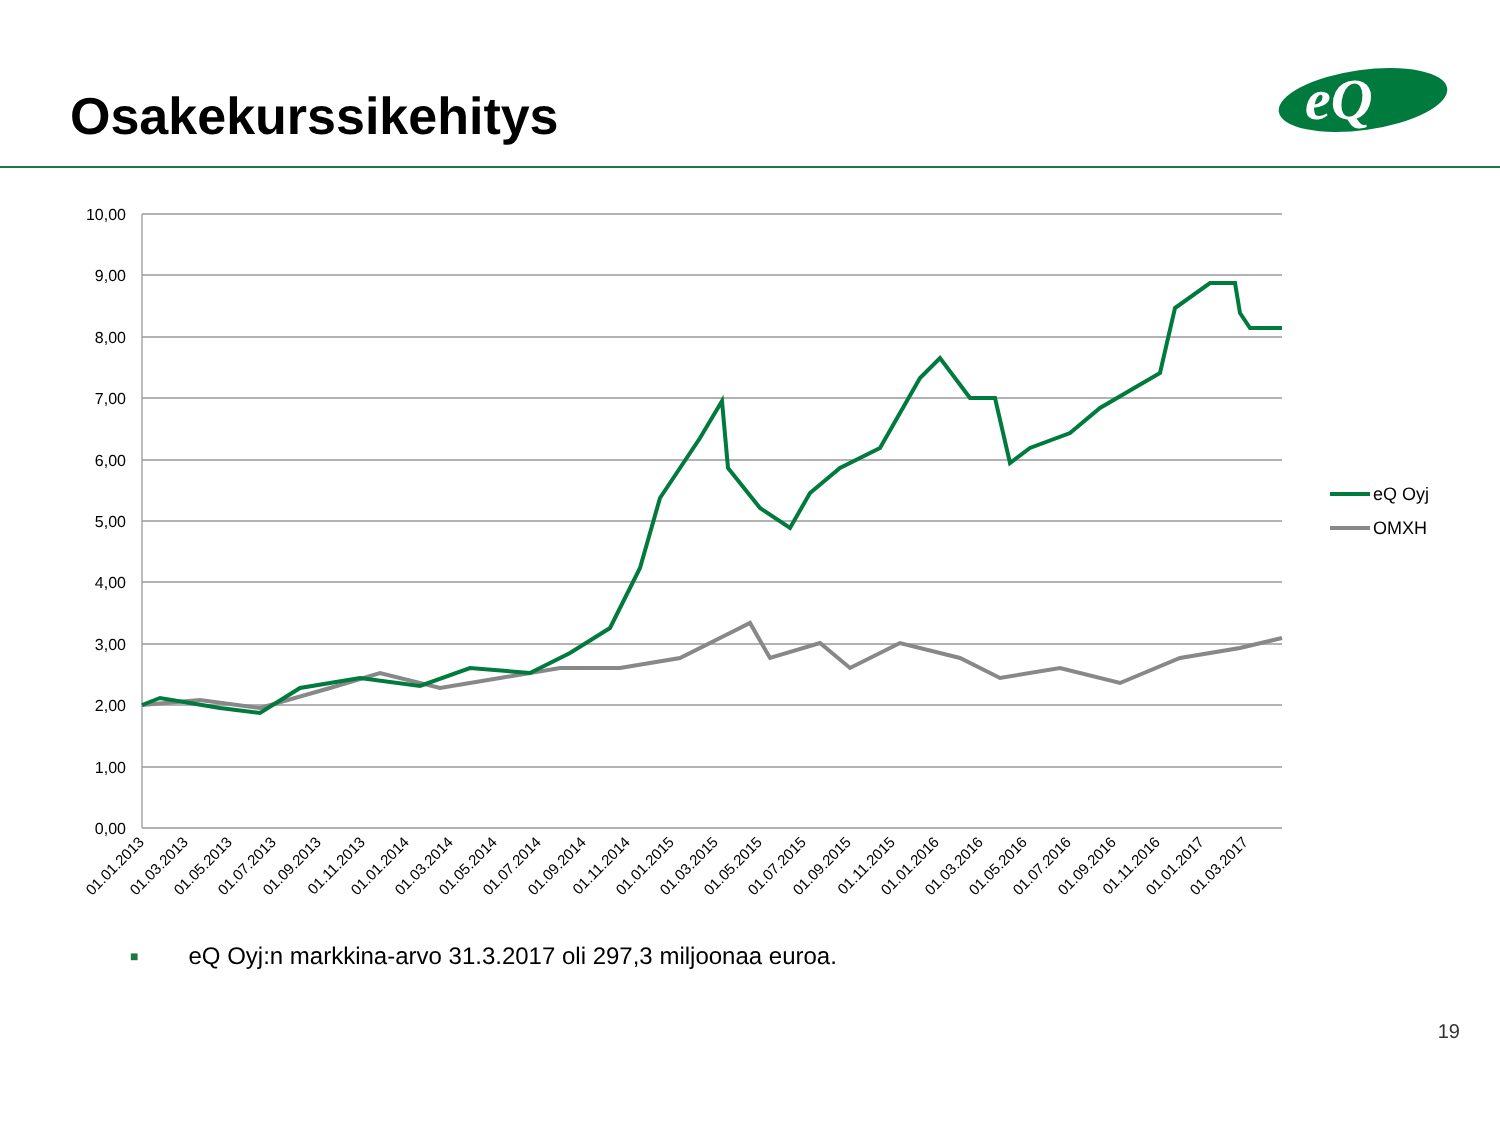Osakekurssikehitys
eQ
10,00
9,00
8,00
7,00
6,00
5,00
4,00
3,00
2,00
1,00
0,00
eQ Oyj
OMXH
01.01.2013
01.03.2013
01.05.2013
01.07.2013
01.09.2013
01.11.2013
01.01.2014
01.03.2014
01.05.2014
01.07.2014
01.09.2014
01.11.2014
01.01.2015
01.03.2015
01.05.2015
01.07.2015
01.09.2015
01.11.2015
01.01.2016
01.03.2016
01.05.2016
01.07.2016
01.09.2016
01.11.2016
01.01.2017
01.03.2017
■ eQ Oyj:n markkina-arvo 31.3.2017 oli 297,3 miljoonaa euroa.
19